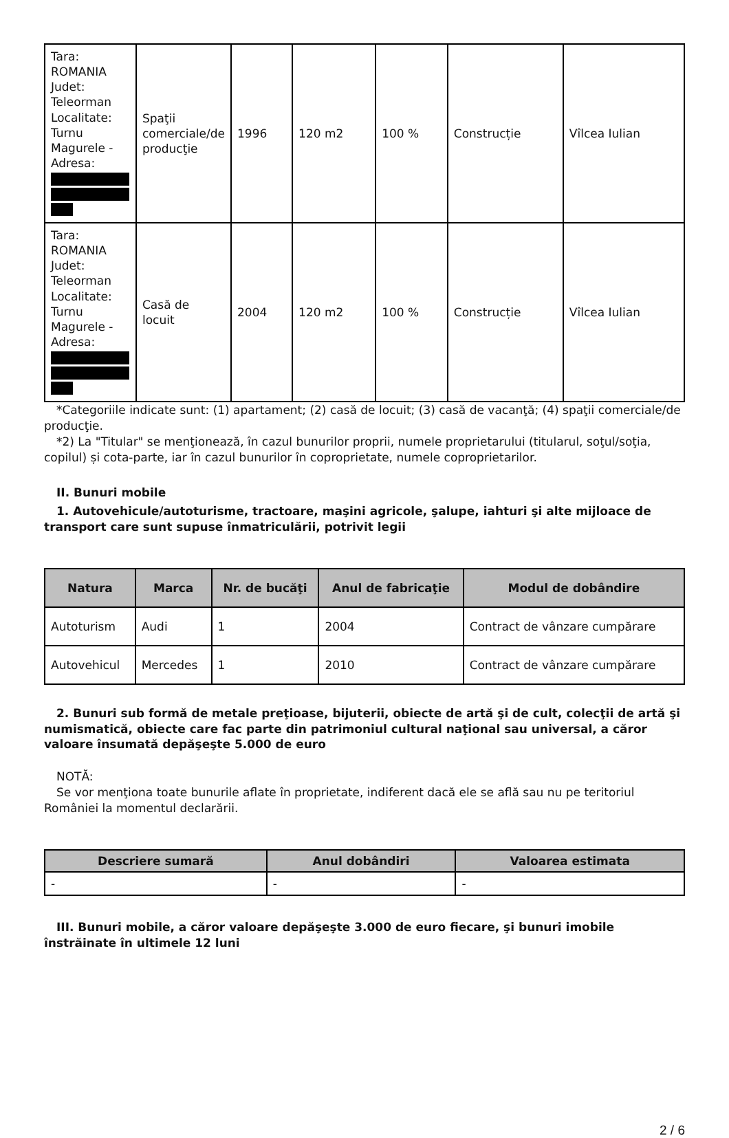| Tara: ROMANIA Judet: Teleorman Localitate: Turnu Magurele - Adresa: | Spaţii comerciale/de producţie | 1996 | 120 m2 | 100 % | Construcție | Vîlcea Iulian |
| Tara: ROMANIA Judet: Teleorman Localitate: Turnu Magurele - Adresa: | Casă de locuit | 2004 | 120 m2 | 100 % | Construcție | Vîlcea Iulian |
*Categoriile indicate sunt: (1) apartament; (2) casă de locuit; (3) casă de vacanţă; (4) spaţii comerciale/de producţie.
*2) La "Titular" se menţionează, în cazul bunurilor proprii, numele proprietarului (titularul, soţul/soţia, copilul) și cota-parte, iar în cazul bunurilor în coproprietate, numele coproprietarilor.
II. Bunuri mobile
1. Autovehicule/autoturisme, tractoare, maşini agricole, şalupe, iahturi şi alte mijloace de transport care sunt supuse înmatriculării, potrivit legii
| Natura | Marca | Nr. de bucăţi | Anul de fabricaţie | Modul de dobândire |
| --- | --- | --- | --- | --- |
| Autoturism | Audi | 1 | 2004 | Contract de vânzare cumpărare |
| Autovehicul | Mercedes | 1 | 2010 | Contract de vânzare cumpărare |
2. Bunuri sub formă de metale preţioase, bijuterii, obiecte de artă şi de cult, colecţii de artă şi numismatică, obiecte care fac parte din patrimoniul cultural naţional sau universal, a căror valoare însumată depăşeşte 5.000 de euro
NOTĂ:
Se vor menţiona toate bunurile aflate în proprietate, indiferent dacă ele se află sau nu pe teritoriul României la momentul declarării.
| Descriere sumară | Anul dobândiri | Valoarea estimata |
| --- | --- | --- |
| - | - | - |
III. Bunuri mobile, a căror valoare depăşeşte 3.000 de euro fiecare, şi bunuri imobile înstrăinate în ultimele 12 luni
2 / 6